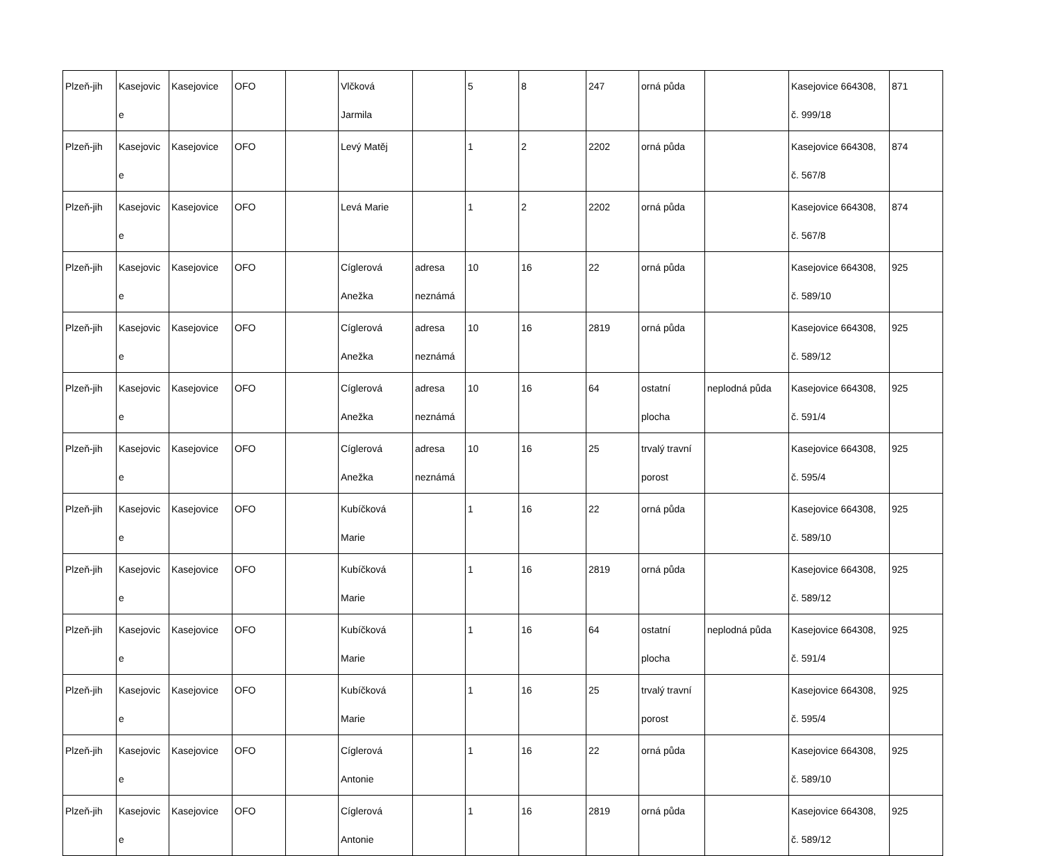| Plzeň-jih | Kasejovic e | Kasejovice | OFO | | Vlčková Jarmila | | 5 | 8 | 247 | orná půda | | Kasejovice 664308, č. 999/18 | 871 |
| Plzeň-jih | Kasejovic e | Kasejovice | OFO | | Levý Matěj | | 1 | 2 | 2202 | orná půda | | Kasejovice 664308, č. 567/8 | 874 |
| Plzeň-jih | Kasejovic e | Kasejovice | OFO | | Levá Marie | | 1 | 2 | 2202 | orná půda | | Kasejovice 664308, č. 567/8 | 874 |
| Plzeň-jih | Kasejovic e | Kasejovice | OFO | | Cíglerová Anežka | adresa neznámá | 10 | 16 | 22 | orná půda | | Kasejovice 664308, č. 589/10 | 925 |
| Plzeň-jih | Kasejovic e | Kasejovice | OFO | | Cíglerová Anežka | adresa neznámá | 10 | 16 | 2819 | orná půda | | Kasejovice 664308, č. 589/12 | 925 |
| Plzeň-jih | Kasejovic e | Kasejovice | OFO | | Cíglerová Anežka | adresa neznámá | 10 | 16 | 64 | ostatní plocha | neplodná půda | Kasejovice 664308, č. 591/4 | 925 |
| Plzeň-jih | Kasejovic e | Kasejovice | OFO | | Cíglerová Anežka | adresa neznámá | 10 | 16 | 25 | trvalý travní porost | | Kasejovice 664308, č. 595/4 | 925 |
| Plzeň-jih | Kasejovic e | Kasejovice | OFO | | Kubíčková Marie | | 1 | 16 | 22 | orná půda | | Kasejovice 664308, č. 589/10 | 925 |
| Plzeň-jih | Kasejovic e | Kasejovice | OFO | | Kubíčková Marie | | 1 | 16 | 2819 | orná půda | | Kasejovice 664308, č. 589/12 | 925 |
| Plzeň-jih | Kasejovic e | Kasejovice | OFO | | Kubíčková Marie | | 1 | 16 | 64 | ostatní plocha | neplodná půda | Kasejovice 664308, č. 591/4 | 925 |
| Plzeň-jih | Kasejovic e | Kasejovice | OFO | | Kubíčková Marie | | 1 | 16 | 25 | trvalý travní porost | | Kasejovice 664308, č. 595/4 | 925 |
| Plzeň-jih | Kasejovic e | Kasejovice | OFO | | Cíglerová Antonie | | 1 | 16 | 22 | orná půda | | Kasejovice 664308, č. 589/10 | 925 |
| Plzeň-jih | Kasejovic e | Kasejovice | OFO | | Cíglerová Antonie | | 1 | 16 | 2819 | orná půda | | Kasejovice 664308, č. 589/12 | 925 |